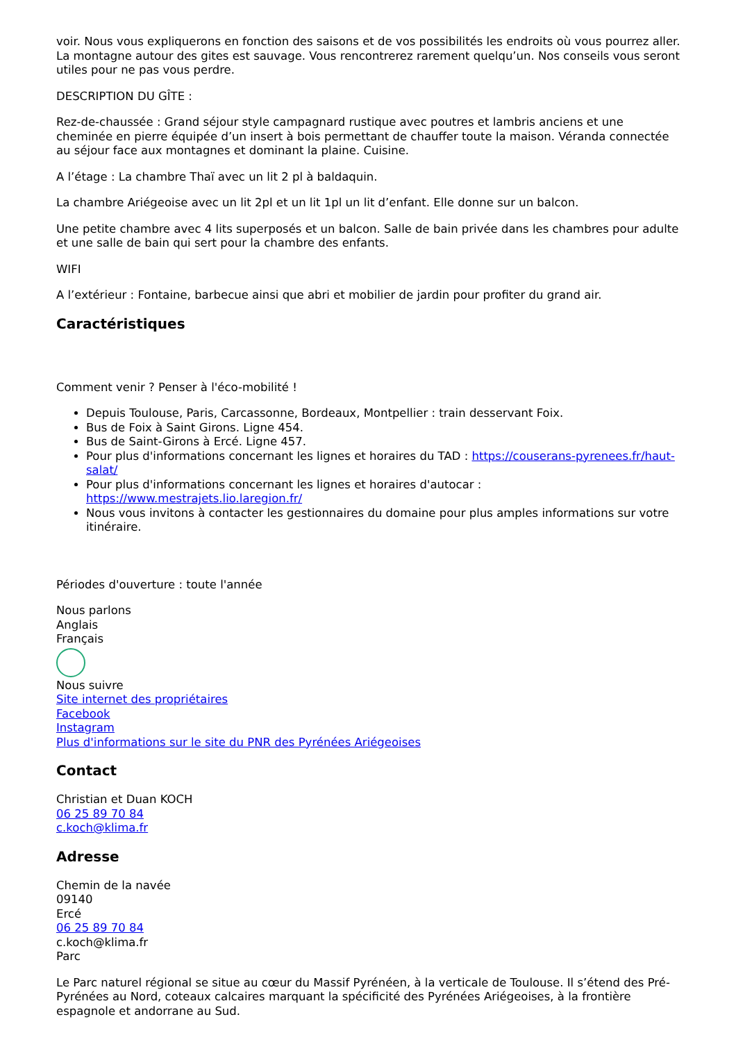voir. Nous vous expliquerons en fonction des saisons et de vos possibilités les endroits où vous pourrez aller. La montagne autour des gites est sauvage. Vous rencontrerez rarement quelqu’un. Nos conseils vous seront utiles pour ne pas vous perdre.
DESCRIPTION DU GÎTE :
Rez-de-chaussée : Grand séjour style campagnard rustique avec poutres et lambris anciens et une cheminée en pierre équipée d’un insert à bois permettant de chauffer toute la maison. Véranda connectée au séjour face aux montagnes et dominant la plaine. Cuisine.
A l’étage : La chambre Thaï avec un lit 2 pl à baldaquin.
La chambre Ariégeoise avec un lit 2pl et un lit 1pl un lit d’enfant. Elle donne sur un balcon.
Une petite chambre avec 4 lits superposés et un balcon. Salle de bain privée dans les chambres pour adulte et une salle de bain qui sert pour la chambre des enfants.
WIFI
A l’extérieur : Fontaine, barbecue ainsi que abri et mobilier de jardin pour profiter du grand air.
Caractéristiques
Comment venir ? Penser à l'éco-mobilité !
Depuis Toulouse, Paris, Carcassonne, Bordeaux, Montpellier : train desservant Foix.
Bus de Foix à Saint Girons. Ligne 454.
Bus de Saint-Girons à Ercé. Ligne 457.
Pour plus d'informations concernant les lignes et horaires du TAD : https://couserans-pyrenees.fr/haut-salat/
Pour plus d'informations concernant les lignes et horaires d'autocar : https://www.mestrajets.lio.laregion.fr/
Nous vous invitons à contacter les gestionnaires du domaine pour plus amples informations sur votre itinéraire.
Périodes d'ouverture : toute l'année
Nous parlons
Anglais
Français
Nous suivre
Site internet des propriétaires
Facebook
Instagram
Plus d'informations sur le site du PNR des Pyrénées Ariégeoises
Contact
Christian et Duan KOCH
06 25 89 70 84
c.koch@klima.fr
Adresse
Chemin de la navée
09140
Ercé
06 25 89 70 84
c.koch@klima.fr
Parc
Le Parc naturel régional se situe au cœur du Massif Pyrénéen, à la verticale de Toulouse. Il s’étend des Pré-Pyrénées au Nord, coteaux calcaires marquant la spécificité des Pyrénées Ariégeoises, à la frontière espagnole et andorrane au Sud.